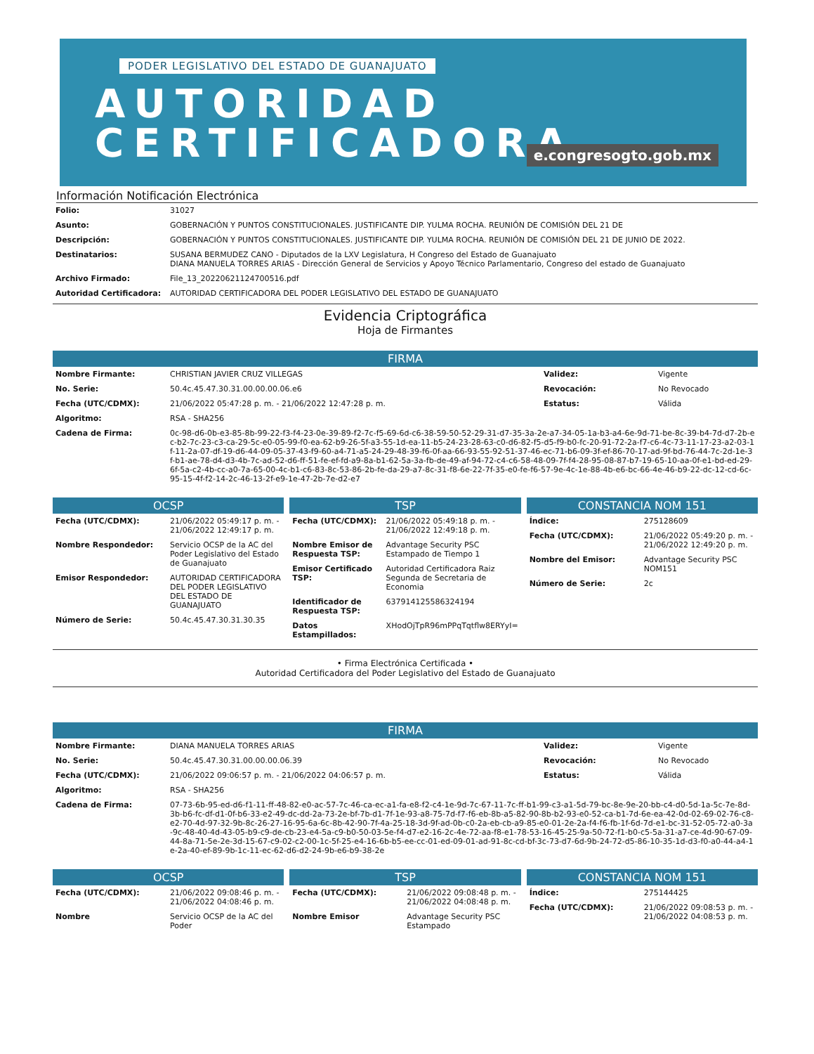PODER LEGISLATIVO DEL ESTADO DE GUANAJUATO
AUTORIDAD
CERTIFICADORA
e.congresogto.gob.mx
Información Notificación Electrónica
| Folio: | 31027 |
| Asunto: | GOBERNACIÓN Y PUNTOS CONSTITUCIONALES. JUSTIFICANTE DIP. YULMA ROCHA. REUNIÓN DE COMISIÓN DEL 21 DE |
| Descripción: | GOBERNACIÓN Y PUNTOS CONSTITUCIONALES. JUSTIFICANTE DIP. YULMA ROCHA. REUNIÓN DE COMISIÓN DEL 21 DE JUNIO DE 2022. |
| Destinatarios: | SUSANA BERMUDEZ CANO - Diputados de la LXV Legislatura, H Congreso del Estado de Guanajuato DIANA MANUELA TORRES ARIAS - Dirección General de Servicios y Apoyo Técnico Parlamentario, Congreso del estado de Guanajuato |
| Archivo Firmado: | File_13_20220621124700516.pdf |
| Autoridad Certificadora: | AUTORIDAD CERTIFICADORA DEL PODER LEGISLATIVO DEL ESTADO DE GUANAJUATO |
Evidencia Criptográfica
Hoja de Firmantes
FIRMA
| Nombre Firmante: | CHRISTIAN JAVIER CRUZ VILLEGAS | Validez: | Vigente |
| No. Serie: | 50.4c.45.47.30.31.00.00.00.06.e6 | Revocación: | No Revocado |
| Fecha (UTC/CDMX): | 21/06/2022 05:47:28 p. m. - 21/06/2022 12:47:28 p. m. | Estatus: | Válida |
| Algoritmo: | RSA - SHA256 | | |
| Cadena de Firma: | 0c-98-d6-0b-e3-85-8b-99-22-f3-f4-23-0e-39-89-f2-7c-f5-69-6d-c6-38-59-50-52-29-31-d7-35-3a-2e-a7-34-05-1a-b3-a4-6e-9d-71-be-8c-39-b4-7d-d7-2b-ec-b2-7c-23-c3-ca-29-5c-e0-05-99-f0-ea-62-b9-26-5f-a3-55-1d-ea-11-b5-24-23-28-63-c0-d6-82-f5-d5-f9-b0-fc-20-91-72-2a-f7-c6-4c-73-11-17-23-a2-03-1f-11-2a-07-df-19-d6-44-09-05-37-43-f9-60-a4-71-a5-24-29-48-39-f6-0f-aa-66-93-55-92-51-37-46-ec-71-b6-09-3f-ef-86-70-17-ad-9f-bd-76-44-7c-2d-1e-3f-b1-ae-78-d4-d3-4b-7c-ad-52-d6-ff-51-fe-ef-fd-a9-8a-b1-62-5a-3a-fb-de-49-af-94-72-c4-c6-58-48-09-7f-f4-28-95-08-87-b7-19-65-10-aa-0f-e1-bd-ed-29-6f-5a-c2-4b-cc-a0-7a-65-00-4c-b1-c6-83-8c-53-86-2b-fe-da-29-a7-8c-31-f8-6e-22-7f-35-e0-fe-f6-57-9e-4c-1e-88-4b-e6-bc-66-4e-46-b9-22-dc-12-cd-6c-95-15-4f-f2-14-2c-46-13-2f-e9-1e-47-2b-7e-d2-e7 | | |
OCSP
| Fecha (UTC/CDMX): | 21/06/2022 05:49:17 p. m. - 21/06/2022 12:49:17 p. m. |
| Nombre Respondedor: | Servicio OCSP de la AC del Poder Legislativo del Estado de Guanajuato |
| Emisor Respondedor: | AUTORIDAD CERTIFICADORA DEL PODER LEGISLATIVO DEL ESTADO DE GUANAJUATO |
| Número de Serie: | 50.4c.45.47.30.31.30.35 |
TSP
| Fecha (UTC/CDMX): | 21/06/2022 05:49:18 p. m. - 21/06/2022 12:49:18 p. m. |
| Nombre Emisor de Respuesta TSP: | Advantage Security PSC Estampado de Tiempo 1 |
| Emisor Certificado TSP: | Autoridad Certificadora Raiz Segunda de Secretaria de Economia |
| Identificador de Respuesta TSP: | 637914125586324194 |
| Datos Estampillados: | XHodOjTpR96mPPqTqtflw8ERYyI= |
CONSTANCIA NOM 151
| Índice: | 275128609 |
| Fecha (UTC/CDMX): | 21/06/2022 05:49:20 p. m. - 21/06/2022 12:49:20 p. m. |
| Nombre del Emisor: | Advantage Security PSC NOM151 |
| Número de Serie: | 2c |
• Firma Electrónica Certificada •
Autoridad Certificadora del Poder Legislativo del Estado de Guanajuato
FIRMA
| Nombre Firmante: | DIANA MANUELA TORRES ARIAS | Validez: | Vigente |
| No. Serie: | 50.4c.45.47.30.31.00.00.00.06.39 | Revocación: | No Revocado |
| Fecha (UTC/CDMX): | 21/06/2022 09:06:57 p. m. - 21/06/2022 04:06:57 p. m. | Estatus: | Válida |
| Algoritmo: | RSA - SHA256 | | |
| Cadena de Firma: | 07-73-6b-95-ed-d6-f1-11-ff-48-82-e0-ac-57-7c-46-ca-ec-a1-fa-e8-f2-c4-1e-9d-7c-67-11-7c-ff-b1-99-c3-a1-5d-79-bc-8e-9e-20-bb-c4-d0-5d-1a-5c-7e-8d-3b-b6-fc-df-d1-0f-b6-33-e2-49-dc-dd-2a-73-2e-bf-7b-d1-7f-1e-93-a8-75-7d-f7-f6-eb-8b-a5-82-90-8b-b2-93-e0-52-ca-b1-7d-6e-ea-42-0d-02-69-02-76-c8-e2-70-4d-97-32-9b-8c-26-27-16-95-6a-6c-8b-42-90-7f-4a-25-18-3d-9f-ad-0b-c0-2a-eb-cb-a9-85-e0-01-2e-2a-f4-f6-fb-1f-6d-7d-e1-bc-31-52-05-72-a0-3a-9c-48-40-4d-43-05-b9-c9-de-cb-23-e4-5a-c9-b0-50-03-5e-f4-d7-e2-16-2c-4e-72-aa-f8-e1-78-53-16-45-25-9a-50-72-f1-b0-c5-5a-31-a7-ce-4d-90-67-09-44-8a-71-5e-2e-3d-15-67-c9-02-c2-00-1c-5f-25-e4-16-6b-b5-ee-cc-01-ed-09-01-ad-91-8c-cd-bf-3c-73-d7-6d-9b-24-72-d5-86-10-35-1d-d3-f0-a0-44-a4-1e-2a-40-ef-89-9b-1c-11-ec-62-d6-d2-24-9b-e6-b9-38-2e | | |
OCSP
| Fecha (UTC/CDMX): | 21/06/2022 09:08:46 p. m. - 21/06/2022 04:08:46 p. m. |
| Nombre | Servicio OCSP de la AC del Poder |
TSP
| Fecha (UTC/CDMX): | 21/06/2022 09:08:48 p. m. - 21/06/2022 04:08:48 p. m. |
| Nombre Emisor | Advantage Security PSC Estampado |
CONSTANCIA NOM 151
| Índice: | 275144425 |
| Fecha (UTC/CDMX): | 21/06/2022 09:08:53 p. m. - 21/06/2022 04:08:53 p. m. |